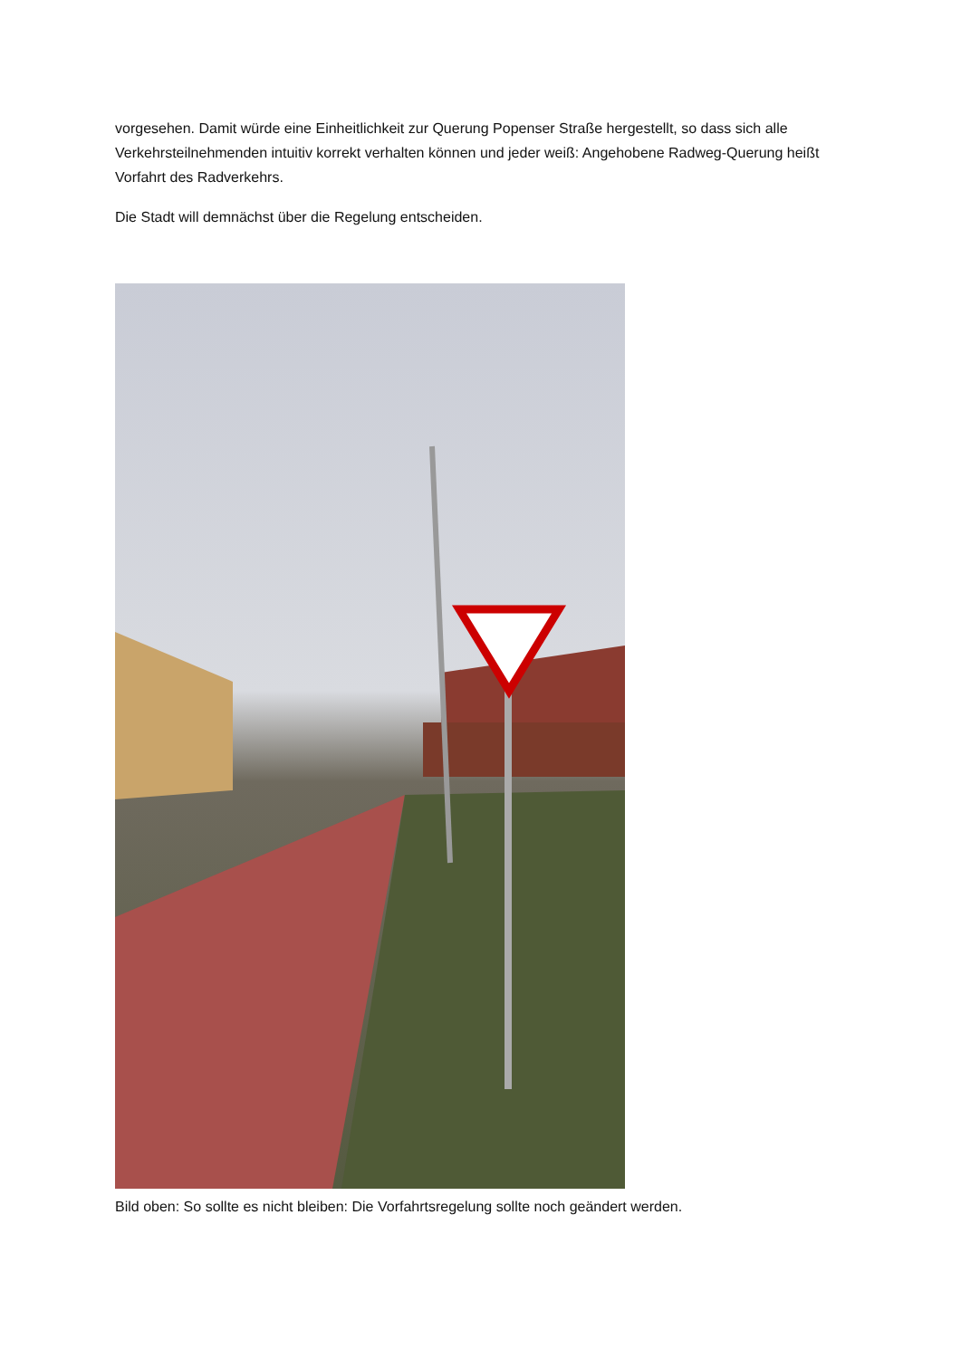vorgesehen. Damit würde eine Einheitlichkeit zur Querung Popenser Straße hergestellt, so dass sich alle Verkehrsteilnehmenden intuitiv korrekt verhalten können und jeder weiß: Angehobene Radweg-Querung heißt Vorfahrt des Radverkehrs.
Die Stadt will demnächst über die Regelung entscheiden.
Bild oben: So sollte es nicht bleiben: Die Vorfahrtsregelung sollte noch geändert werden.